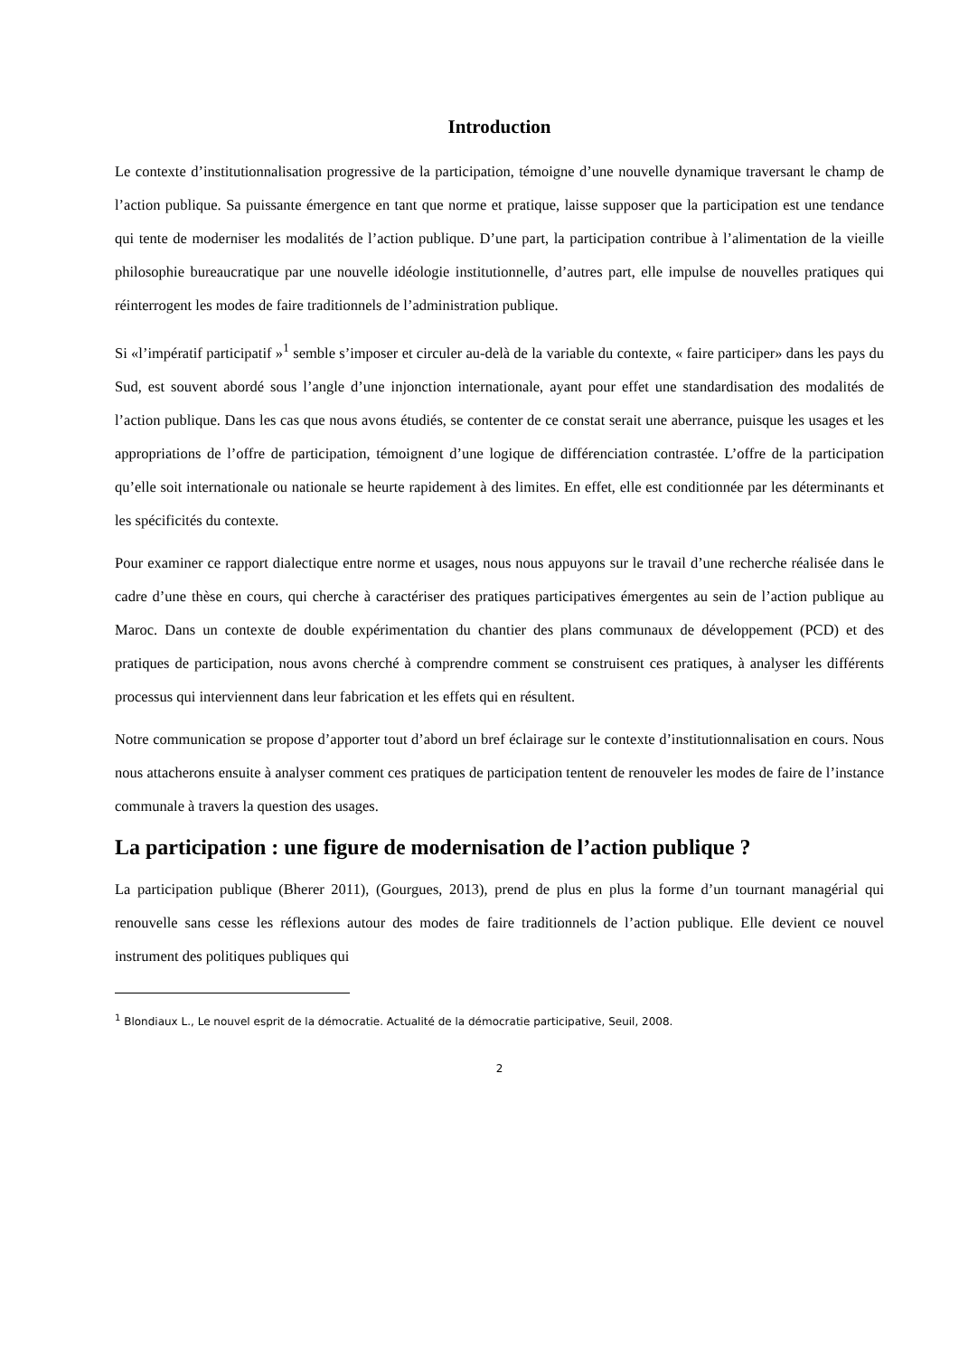Introduction
Le contexte d’institutionnalisation progressive de la participation, témoigne d’une nouvelle dynamique traversant le champ de l’action publique. Sa puissante émergence en tant que norme et pratique, laisse supposer que la participation est une tendance qui tente de moderniser les modalités de l’action publique. D’une part, la participation contribue à l’alimentation de la vieille philosophie bureaucratique par une nouvelle idéologie institutionnelle, d’autres part, elle impulse de nouvelles pratiques qui réinterrogent les modes de faire traditionnels de l’administration publique.
Si «l’impératif participatif »<sup>1</sup> semble s’imposer et circuler au-delà de la variable du contexte, « faire participer» dans les pays du Sud, est souvent abordé sous l’angle d’une injonction internationale, ayant pour effet une standardisation des modalités de l’action publique. Dans les cas que nous avons étudiés, se contenter de ce constat serait une aberrance, puisque les usages et les appropriations de l’offre de participation, témoignent d’une logique de différenciation contrastée. L’offre de la participation qu’elle soit internationale ou nationale se heurte rapidement à des limites. En effet, elle est conditionnée par les déterminants et les spécificités du contexte.
Pour examiner ce rapport dialectique entre norme et usages, nous nous appuyons sur le travail d’une recherche réalisée dans le cadre d’une thèse en cours, qui cherche à caractériser des pratiques participatives émergentes au sein de l’action publique au Maroc. Dans un contexte de double expérimentation du chantier des plans communaux de développement (PCD) et des pratiques de participation, nous avons cherché à comprendre comment se construisent ces pratiques, à analyser les différents processus qui interviennent dans leur fabrication et les effets qui en résultent.
Notre communication se propose d’apporter tout d’abord un bref éclairage sur le contexte d’institutionnalisation en cours. Nous nous attacherons ensuite à analyser comment ces pratiques de participation tentent de renouveler les modes de faire de l’instance communale à travers la question des usages.
La participation : une figure de modernisation de l’action publique ?
La participation publique (Bherer 2011), (Gourgues, 2013), prend de plus en plus la forme d’un tournant managérial qui renouvelle sans cesse les réflexions autour des modes de faire traditionnels de l’action publique. Elle devient ce nouvel instrument des politiques publiques qui
<sup>1</sup> Blondiaux L., Le nouvel esprit de la démocratie. Actualité de la démocratie participative, Seuil, 2008.
2